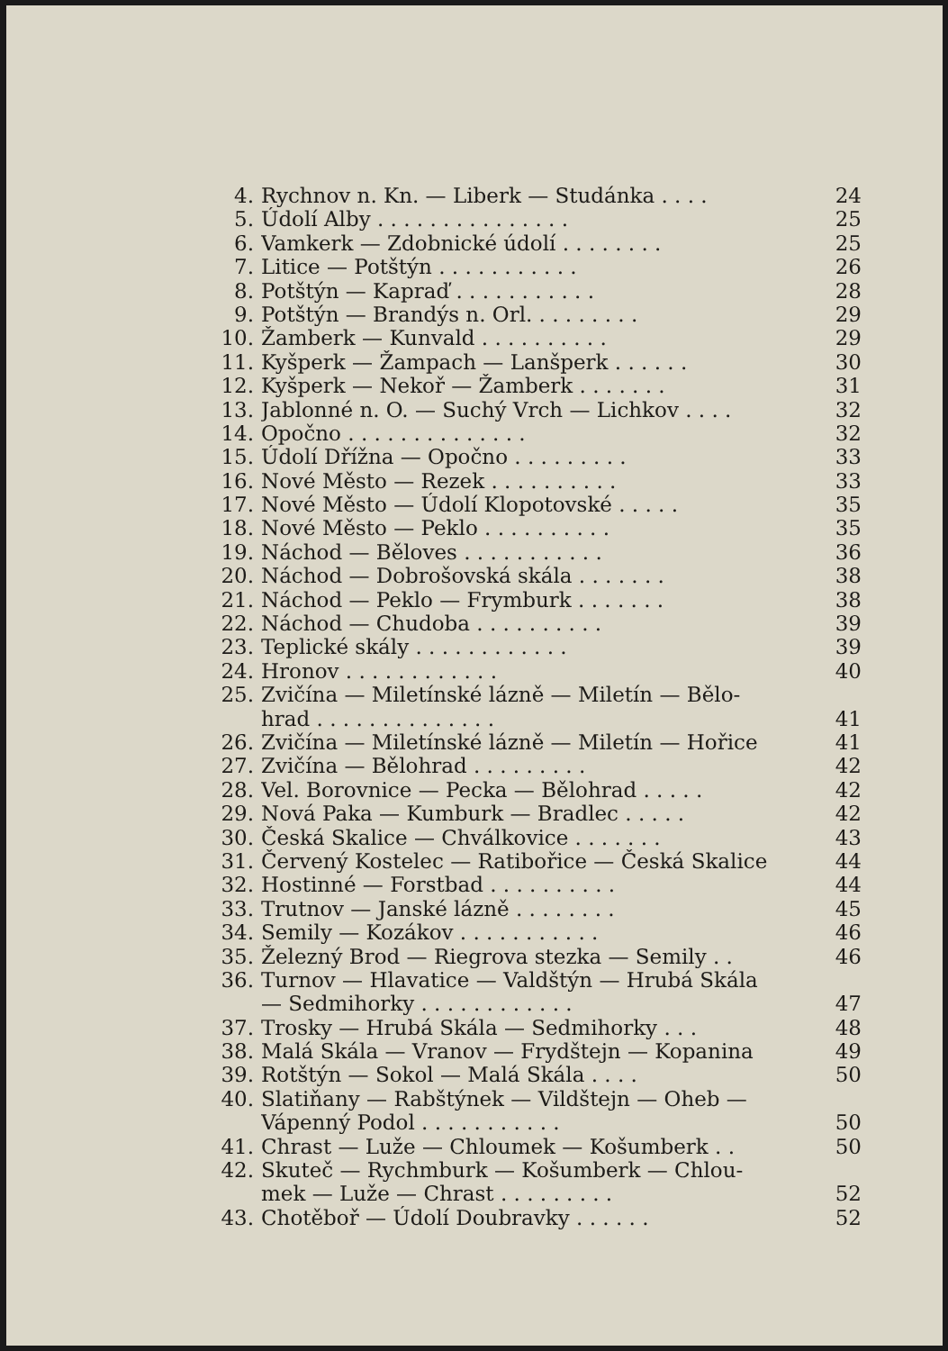4. Rychnov n. Kn. — Liberk — Studánka . . . . 24
5. Údolí Alby . . . . . . . . . . . . . . . 25
6. Vamkerk — Zdobnické údolí . . . . . . . . 25
7. Litice — Potštýn . . . . . . . . . . . 26
8. Potštýn — Kapraď . . . . . . . . . . . 28
9. Potštýn — Brandýs n. Orl. . . . . . . . . 29
10. Žamberk — Kunvald . . . . . . . . . . 29
11. Kyšperk — Žampach — Lanšperk . . . . . . 30
12. Kyšperk — Nekoř — Žamberk . . . . . . . 31
13. Jablonné n. O. — Suchý Vrch — Lichkov . . . . 32
14. Opočno . . . . . . . . . . . . . . 32
15. Údolí Dřížna — Opočno . . . . . . . . . 33
16. Nové Město — Rezek . . . . . . . . . . 33
17. Nové Město — Údolí Klopotovské . . . . . 35
18. Nové Město — Peklo . . . . . . . . . . 35
19. Náchod — Běloves . . . . . . . . . . . 36
20. Náchod — Dobrošovská skála . . . . . . . 38
21. Náchod — Peklo — Frymburk . . . . . . . 38
22. Náchod — Chudoba . . . . . . . . . . 39
23. Teplické skály . . . . . . . . . . . . 39
24. Hronov . . . . . . . . . . . . 40
25. Zvičína — Miletínské lázně — Miletín — Bělo-
hrad . . . . . . . . . . . . . . 41
26. Zvičína — Miletínské lázně — Miletín — Hořice 41
27. Zvičína — Bělohrad . . . . . . . . . 42
28. Vel. Borovnice — Pecka — Bělohrad . . . . . 42
29. Nová Paka — Kumburk — Bradlec . . . . . 42
30. Česká Skalice — Chválkovice . . . . . . . 43
31. Červený Kostelec — Ratibořice — Česká Skalice 44
32. Hostinné — Forstbad . . . . . . . . . . 44
33. Trutnov — Janské lázně . . . . . . . . 45
34. Semily — Kozákov . . . . . . . . . . . 46
35. Železný Brod — Riegrova stezka — Semily . . 46
36. Turnov — Hlavatice — Valdštýn — Hrubá Skála
— Sedmihorky . . . . . . . . . . . . 47
37. Trosky — Hrubá Skála — Sedmihorky . . . 48
38. Malá Skála — Vranov — Frydštejn — Kopanina 49
39. Rotštýn — Sokol — Malá Skála . . . . 50
40. Slatiňany — Rabštýnek — Vildštejn — Oheb —
Vápenný Podol . . . . . . . . . . . 50
41. Chrast — Luže — Chloumek — Košumberk . . 50
42. Skuteč — Rychmburk — Košumberk — Chlou-
mek — Luže — Chrast . . . . . . . . . 52
43. Chotěboř — Údolí Doubravky . . . . . . 52